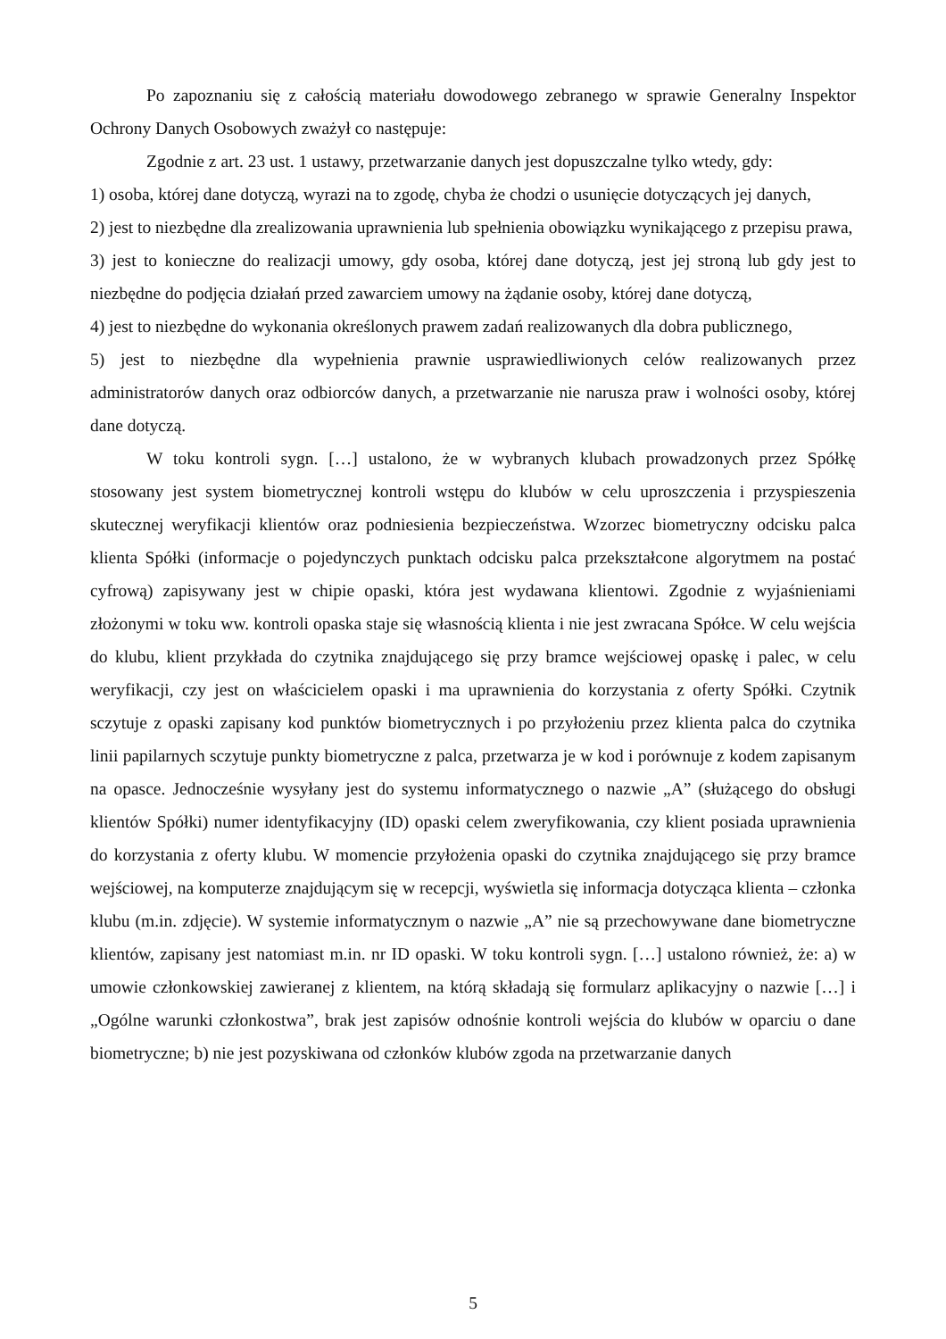Po zapoznaniu się z całością materiału dowodowego zebranego w sprawie Generalny Inspektor Ochrony Danych Osobowych zważył co następuje:
Zgodnie z art. 23 ust. 1 ustawy, przetwarzanie danych jest dopuszczalne tylko wtedy, gdy:
1) osoba, której dane dotyczą, wyrazi na to zgodę, chyba że chodzi o usunięcie dotyczących jej danych,
2) jest to niezbędne dla zrealizowania uprawnienia lub spełnienia obowiązku wynikającego z przepisu prawa,
3) jest to konieczne do realizacji umowy, gdy osoba, której dane dotyczą, jest jej stroną lub gdy jest to niezbędne do podjęcia działań przed zawarciem umowy na żądanie osoby, której dane dotyczą,
4) jest to niezbędne do wykonania określonych prawem zadań realizowanych dla dobra publicznego,
5) jest to niezbędne dla wypełnienia prawnie usprawiedliwionych celów realizowanych przez administratorów danych oraz odbiorców danych, a przetwarzanie nie narusza praw i wolności osoby, której dane dotyczą.
W toku kontroli sygn. […] ustalono, że w wybranych klubach prowadzonych przez Spółkę stosowany jest system biometrycznej kontroli wstępu do klubów w celu uproszczenia i przyspieszenia skutecznej weryfikacji klientów oraz podniesienia bezpieczeństwa. Wzorzec biometryczny odcisku palca klienta Spółki (informacje o pojedynczych punktach odcisku palca przekształcone algorytmem na postać cyfrową) zapisywany jest w chipie opaski, która jest wydawana klientowi. Zgodnie z wyjaśnieniami złożonymi w toku ww. kontroli opaska staje się własnością klienta i nie jest zwracana Spółce. W celu wejścia do klubu, klient przykłada do czytnika znajdującego się przy bramce wejściowej opaskę i palec, w celu weryfikacji, czy jest on właścicielem opaski i ma uprawnienia do korzystania z oferty Spółki. Czytnik sczytuje z opaski zapisany kod punktów biometrycznych i po przyłożeniu przez klienta palca do czytnika linii papilarnych sczytuje punkty biometryczne z palca, przetwarza je w kod i porównuje z kodem zapisanym na opasce. Jednocześnie wysyłany jest do systemu informatycznego o nazwie „A” (służącego do obsługi klientów Spółki) numer identyfikacyjny (ID) opaski celem zweryfikowania, czy klient posiada uprawnienia do korzystania z oferty klubu. W momencie przyłożenia opaski do czytnika znajdującego się przy bramce wejściowej, na komputerze znajdującym się w recepcji, wyświetla się informacja dotycząca klienta – członka klubu (m.in. zdjęcie). W systemie informatycznym o nazwie „A” nie są przechowywane dane biometryczne klientów, zapisany jest natomiast m.in. nr ID opaski. W toku kontroli sygn. […] ustalono również, że: a) w umowie członkowskiej zawieranej z klientem, na którą składają się formularz aplikacyjny o nazwie […] i „Ogólne warunki członkostwa”, brak jest zapisów odnośnie kontroli wejścia do klubów w oparciu o dane biometryczne; b) nie jest pozyskiwana od członków klubów zgoda na przetwarzanie danych
5